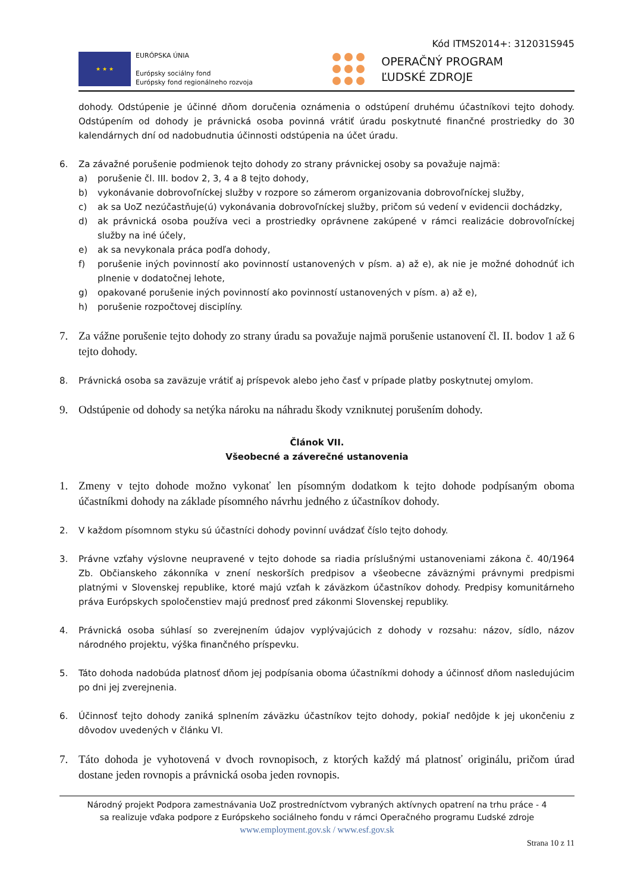Kód ITMS2014+: 312031S945
★ ★ ★
EURÓPSKA ÚNIA
Európsky sociálny fond
Európsky fond regionálneho rozvoja
OPERAČNÝ PROGRAM
ĽUDSKÉ ZDROJE
dohody. Odstúpenie je účinné dňom doručenia oznámenia o odstúpení druhému účastníkovi tejto dohody. Odstúpením od dohody je právnická osoba povinná vrátiť úradu poskytnuté finančné prostriedky do 30 kalendárnych dní od nadobudnutia účinnosti odstúpenia na účet úradu.
6. Za závažné porušenie podmienok tejto dohody zo strany právnickej osoby sa považuje najmä:
a) porušenie čl. III. bodov 2, 3, 4 a 8 tejto dohody,
b) vykonávanie dobrovoľníckej služby v rozpore so zámerom organizovania dobrovoľníckej služby,
c) ak sa UoZ nezúčastňuje(ú) vykonávania dobrovoľníckej služby, pričom sú vedení v evidencii dochádzky,
d) ak právnická osoba používa veci a prostriedky oprávnene zakúpené v rámci realizácie dobrovoľníckej služby na iné účely,
e) ak sa nevykonala práca podľa dohody,
f) porušenie iných povinností ako povinností ustanovených v písm. a) až e), ak nie je možné dohodnúť ich plnenie v dodatočnej lehote,
g) opakované porušenie iných povinností ako povinností ustanovených v písm. a) až e),
h) porušenie rozpočtovej disciplíny.
7. Za vážne porušenie tejto dohody zo strany úradu sa považuje najmä porušenie ustanovení čl. II. bodov 1 až 6 tejto dohody.
8. Právnická osoba sa zaväzuje vrátiť aj príspevok alebo jeho časť v prípade platby poskytnutej omylom.
9. Odstúpenie od dohody sa netýka nároku na náhradu škody vzniknutej porušením dohody.
Článok VII.
Všeobecné a záverečné ustanovenia
1. Zmeny v tejto dohode možno vykonať len písomným dodatkom k tejto dohode podpísaným oboma účastníkmi dohody na základe písomného návrhu jedného z účastníkov dohody.
2. V každom písomnom styku sú účastníci dohody povinní uvádzať číslo tejto dohody.
3. Právne vzťahy výslovne neupravené v tejto dohode sa riadia príslušnými ustanoveniami zákona č. 40/1964 Zb. Občianskeho zákonníka v znení neskorších predpisov a všeobecne záväznými právnymi predpismi platnými v Slovenskej republike, ktoré majú vzťah k záväzkom účastníkov dohody. Predpisy komunitárneho práva Európskych spoločenstiev majú prednosť pred zákonmi Slovenskej republiky.
4. Právnická osoba súhlasí so zverejnením údajov vyplývajúcich z dohody v rozsahu: názov, sídlo, názov národného projektu, výška finančného príspevku.
5. Táto dohoda nadobúda platnosť dňom jej podpísania oboma účastníkmi dohody a účinnosť dňom nasledujúcim po dni jej zverejnenia.
6. Účinnosť tejto dohody zaniká splnením záväzku účastníkov tejto dohody, pokiaľ nedôjde k jej ukončeniu z dôvodov uvedených v článku VI.
7. Táto dohoda je vyhotovená v dvoch rovnopisoch, z ktorých každý má platnosť originálu, pričom úrad dostane jeden rovnopis a právnická osoba jeden rovnopis.
Národný projekt Podpora zamestnávania UoZ prostredníctvom vybraných aktívnych opatrení na trhu práce - 4
sa realizuje vďaka podpore z Európskeho sociálneho fondu v rámci Operačného programu Ľudské zdroje
www.employment.gov.sk / www.esf.gov.sk
Strana 10 z 11